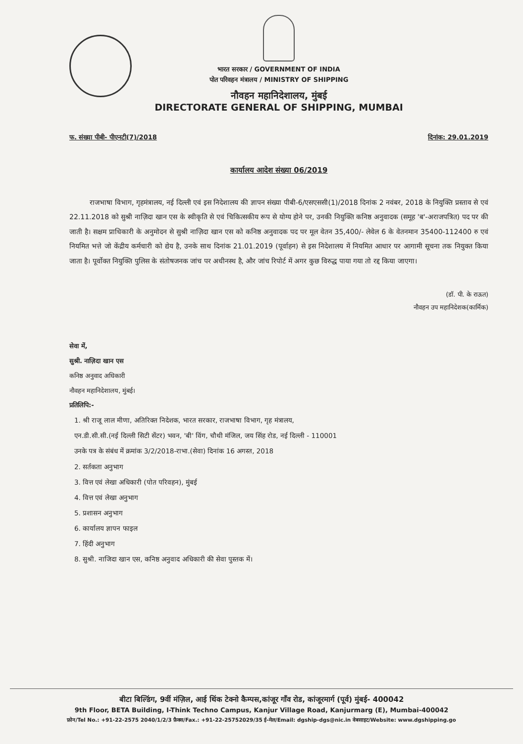भारत सरकार / GOVERNMENT OF INDIA
पोत परिवहन मंत्रालय / MINISTRY OF SHIPPING
नौवहन महानिदेशालय, मुंबई
DIRECTORATE GENERAL OF SHIPPING, MUMBAI
फ. संख्या पीबी- पीएनटी(7)/2018 दिनांक: 29.01.2019
कार्यालय आदेश संख्या 06/2019
राजभाषा विभाग, गृहमंत्रालय, नई दिल्ली एवं इस निदेशालय की ज्ञापन संख्या पीबी-6/एसएससी(1)/2018 दिनांक 2 नवंबर, 2018 के नियुक्ति प्रस्ताव से एवं 22.11.2018 को सुश्री नाज़िदा खान एस के स्वीकृति से एवं चिकित्सकीय रूप से योग्य होने पर, उनकी नियुक्ति कनिष्ठ अनुवादक (समूह 'ब'-अराजपत्रित) पद पर की जाती है। सक्षम प्राधिकारी के अनुमोदन से सुश्री नाज़िदा खान एस को कनिष्ठ अनुवादक पद पर मूल वेतन 35,400/- लेवेल 6 के वेतनमान 35400-112400 रु एवं नियमित भत्ते जो केंद्रीय कर्मचारी को द्येय है, उनके साथ दिनांक 21.01.2019 (पूर्वाहन) से इस निदेशालय में नियमित आधार पर आगामी सूचना तक नियुक्त किया जाता है। पूर्वोक्त नियुक्ति पुलिस के संतोषजनक जांच पर अधीनस्थ है, और जांच रिपोर्ट में अगर कुछ विरुद्ध पाया गया तो रद्द किया जाएगा।
(डॉ. पी. के राऊत)
नौवहन उप महानिदेशक(कार्मिक)
सेवा में,
सुश्री. नाज़िदा खान एस
कनिष्ठ अनुवाद अधिकारी
नौवहन महानिदेशालय, मुंबई।
प्रतिलिपि:-
1. श्री राजू लाल मीणा, अतिरिक्त निदेशक, भारत सरकार, राजभाषा विभाग, गृह मंत्रालय,
एन.डी.सी.सी.(नई दिल्ली सिटी सेंटर) भवन, 'बी' विंग, चौथी मंजिल, जय सिंह रोड, नई दिल्ली - 110001
उनके पत्र के संबंध में क्रमांक 3/2/2018-राभा.(सेवा) दिनांक 16 अगस्त, 2018
2. सर्तकता अनुभाग
3. वित्त एवं लेखा अधिकारी (पोत परिवहन), मुंबई
4. वित्त एवं लेखा अनुभाग
5. प्रशासन अनुभाग
6. कार्यालय ज्ञापन फाइल
7. हिंदी अनुभाग
8. सुश्री. नाजिदा खान एस, कनिष्ठ अनुवाद अधिकारी की सेवा पुस्तक में।
बीटा बिल्डिंग, 9वीं मंज़िल, आई थिंक टेक्नो कैम्पस,कांजूर गाँव रोड, कांजूरमार्ग (पूर्व) मुंबई- 400042
9th Floor, BETA Building, I-Think Techno Campus, Kanjur Village Road, Kanjurmarg (E), Mumbai-400042
फ़ोन/Tel No.: +91-22-2575 2040/1/2/3 फ़ैक्स/Fax.: +91-22-25752029/35 ई-मेल/Email: dgship-dgs@nic.in वेबसाइट/Website: www.dgshipping.go